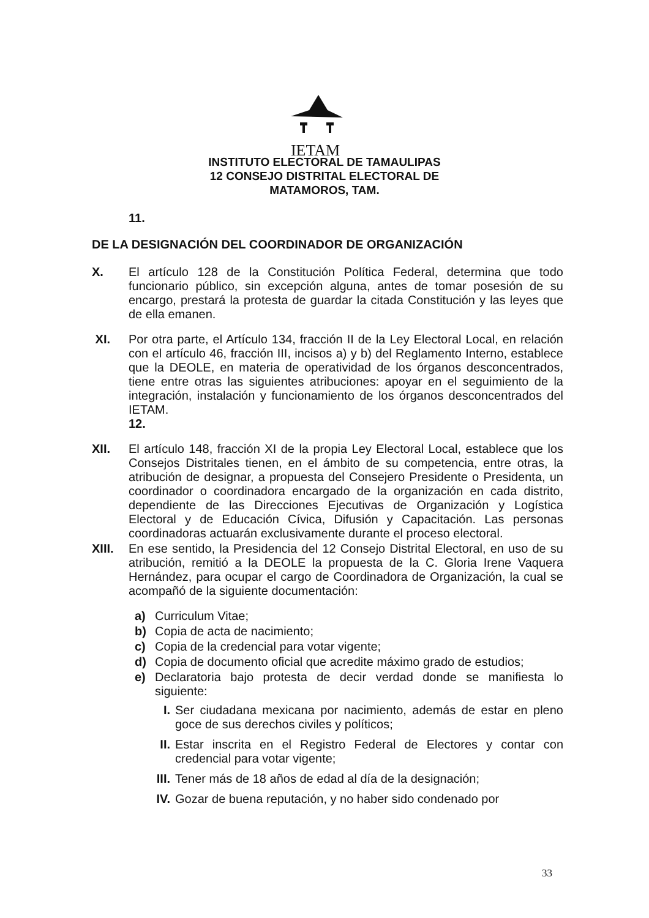IETAM
INSTITUTO ELECTORAL DE TAMAULIPAS
12 CONSEJO DISTRITAL ELECTORAL DE
MATAMOROS, TAM.
11.
DE LA DESIGNACIÓN DEL COORDINADOR DE ORGANIZACIÓN
X. El artículo 128 de la Constitución Política Federal, determina que todo funcionario público, sin excepción alguna, antes de tomar posesión de su encargo, prestará la protesta de guardar la citada Constitución y las leyes que de ella emanen.
XI. Por otra parte, el Artículo 134, fracción II de la Ley Electoral Local, en relación con el artículo 46, fracción III, incisos a) y b) del Reglamento Interno, establece que la DEOLE, en materia de operatividad de los órganos desconcentrados, tiene entre otras las siguientes atribuciones: apoyar en el seguimiento de la integración, instalación y funcionamiento de los órganos desconcentrados del IETAM.
12.
XII. El artículo 148, fracción XI de la propia Ley Electoral Local, establece que los Consejos Distritales tienen, en el ámbito de su competencia, entre otras, la atribución de designar, a propuesta del Consejero Presidente o Presidenta, un coordinador o coordinadora encargado de la organización en cada distrito, dependiente de las Direcciones Ejecutivas de Organización y Logística Electoral y de Educación Cívica, Difusión y Capacitación. Las personas coordinadoras actuarán exclusivamente durante el proceso electoral.
XIII. En ese sentido, la Presidencia del 12 Consejo Distrital Electoral, en uso de su atribución, remitió a la DEOLE la propuesta de la C. Gloria Irene Vaquera Hernández, para ocupar el cargo de Coordinadora de Organización, la cual se acompañó de la siguiente documentación:
a) Curriculum Vitae;
b) Copia de acta de nacimiento;
c) Copia de la credencial para votar vigente;
d) Copia de documento oficial que acredite máximo grado de estudios;
e) Declaratoria bajo protesta de decir verdad donde se manifiesta lo siguiente:
I. Ser ciudadana mexicana por nacimiento, además de estar en pleno goce de sus derechos civiles y políticos;
II. Estar inscrita en el Registro Federal de Electores y contar con credencial para votar vigente;
III.
Tener más de 18 años de edad al día de la designación;
IV. Gozar de buena reputación, y no haber sido condenado por
33